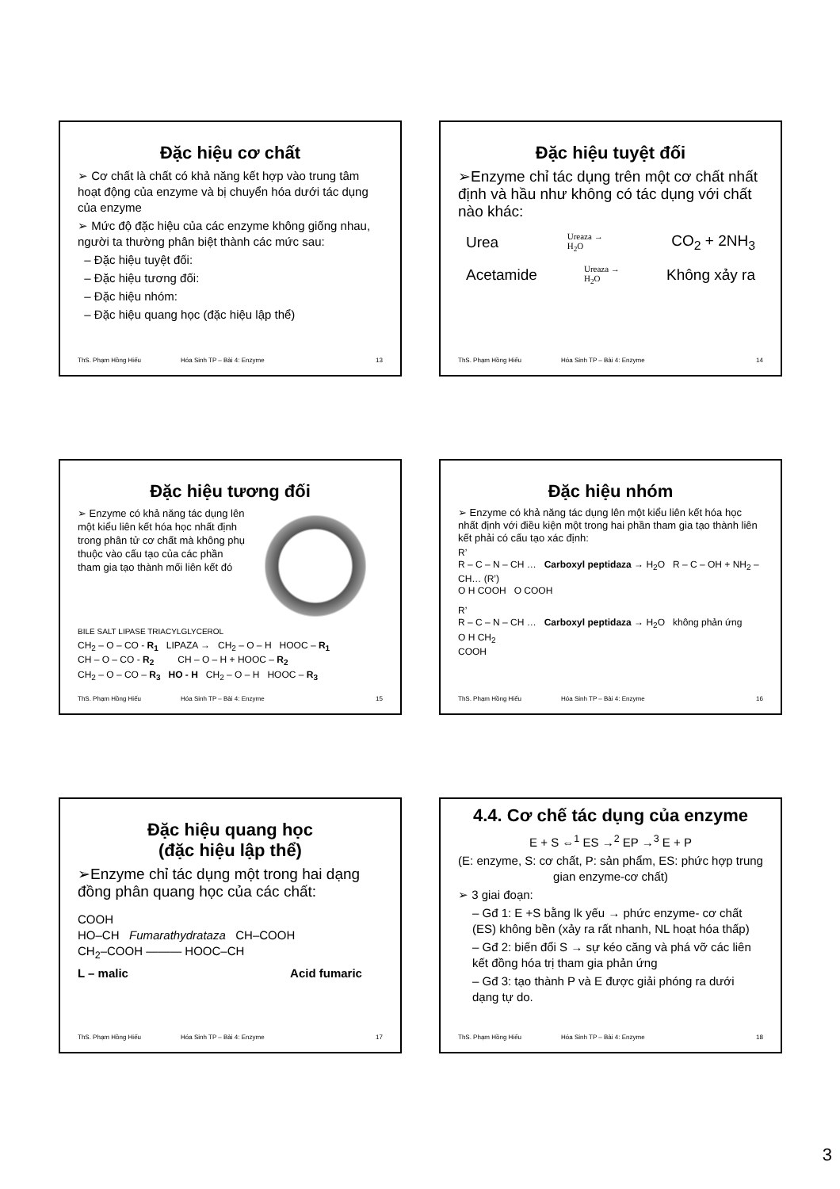Đặc hiệu cơ chất
➢ Cơ chất là chất có khả năng kết hợp vào trung tâm hoạt động của enzyme và bị chuyển hóa dưới tác dụng của enzyme
➢ Mức độ đặc hiệu của các enzyme không giống nhau, người ta thường phân biệt thành các mức sau:
– Đặc hiệu tuyệt đối:
– Đặc hiệu tương đối:
– Đặc hiệu nhóm:
– Đặc hiệu quang học (đặc hiệu lập thể)
ThS. Phạm Hồng Hiếu Hóa Sinh TP – Bài 4: Enzyme 13
Đặc hiệu tuyệt đối
➢Enzyme chỉ tác dụng trên một cơ chất nhất định và hầu như không có tác dụng với chất nào khác:
Urea Ureaza →
H<sub>2</sub>O CO<sub>2</sub> + 2NH<sub>3</sub>
Acetamide Ureaza →
H<sub>2</sub>O Không xảy ra
ThS. Phạm Hồng Hiếu Hóa Sinh TP – Bài 4: Enzyme 14
Đặc hiệu tương đối
➢ Enzyme có khả năng tác dụng lên một kiểu liên kết hóa học nhất định trong phân tử cơ chất mà không phụ thuộc vào cấu tạo của các phần tham gia tạo thành mối liên kết đó
BILE SALT LIPASE TRIACYLGLYCEROL
CH<sub>2</sub> – O – CO - R<sub>1</sub> LIPAZA → CH<sub>2</sub> – O – H HOOC – R<sub>1</sub>
CH – O – CO - R<sub>2</sub> CH – O – H + HOOC – R<sub>2</sub>
CH<sub>2</sub> – O – CO – R<sub>3</sub> HO - H CH<sub>2</sub> – O – H HOOC – R<sub>3</sub>
ThS. Phạm Hồng Hiếu Hóa Sinh TP – Bài 4: Enzyme 15
Đặc hiệu nhóm
➢ Enzyme có khả năng tác dụng lên một kiểu liên kết hóa học nhất định với điều kiện một trong hai phần tham gia tạo thành liên kết phải có cấu tạo xác định:
R’
R – C – N – CH … Carboxyl peptidaza → H<sub>2</sub>O R – C – OH + NH<sub>2</sub> – CH… (R’)
O H COOH O COOH
R’
R – C – N – CH … Carboxyl peptidaza → H<sub>2</sub>O không phản ứng
O H CH<sub>2</sub>
COOH
ThS. Phạm Hồng Hiếu Hóa Sinh TP – Bài 4: Enzyme 16
Đặc hiệu quang học
(đặc hiệu lập thể)
➢Enzyme chỉ tác dụng một trong hai dạng đồng phân quang học của các chất:
COOH
HO–CH Fumarathydrataza CH–COOH
CH<sub>2</sub>–COOH ——— HOOC–CH
L – malic Acid fumaric
ThS. Phạm Hồng Hiếu Hóa Sinh TP – Bài 4: Enzyme 17
4.4. Cơ chế tác dụng của enzyme
E + S ⇔<sup>1</sup> ES →<sup>2</sup> EP →<sup>3</sup> E + P
(E: enzyme, S: cơ chất, P: sản phẩm, ES: phức hợp trung gian enzyme-cơ chất)
➢ 3 giai đoạn:
– Gđ 1: E +S bằng lk yếu → phức enzyme- cơ chất (ES) không bền (xảy ra rất nhanh, NL hoạt hóa thấp)
– Gđ 2: biến đổi S → sự kéo căng và phá vỡ các liên kết đồng hóa trị tham gia phản ứng
– Gđ 3: tạo thành P và E được giải phóng ra dưới dạng tự do.
ThS. Phạm Hồng Hiếu Hóa Sinh TP – Bài 4: Enzyme 18
3